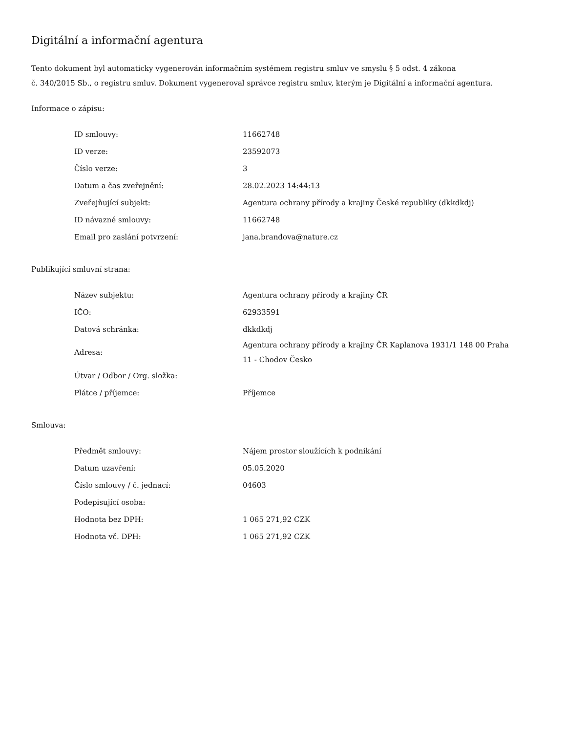Digitální a informační agentura
Tento dokument byl automaticky vygenerován informačním systémem registru smluv ve smyslu § 5 odst. 4 zákona
č. 340/2015 Sb., o registru smluv. Dokument vygeneroval správce registru smluv, kterým je Digitální a informační agentura.
Informace o zápisu:
| ID smlouvy: | 11662748 |
| ID verze: | 23592073 |
| Číslo verze: | 3 |
| Datum a čas zveřejnění: | 28.02.2023 14:44:13 |
| Zveřejňující subjekt: | Agentura ochrany přírody a krajiny České republiky (dkkdkdj) |
| ID návazné smlouvy: | 11662748 |
| Email pro zaslání potvrzení: | jana.brandova@nature.cz |
Publikující smluvní strana:
| Název subjektu: | Agentura ochrany přírody a krajiny ČR |
| IČO: | 62933591 |
| Datová schránka: | dkkdkdj |
| Adresa: | Agentura ochrany přírody a krajiny ČR Kaplanova 1931/1 148 00 Praha 11 - Chodov Česko |
| Útvar / Odbor / Org. složka: | |
| Plátce / příjemce: | Příjemce |
Smlouva:
| Předmět smlouvy: | Nájem prostor sloužících k podnikání |
| Datum uzavření: | 05.05.2020 |
| Číslo smlouvy / č. jednací: | 04603 |
| Podepisující osoba: | |
| Hodnota bez DPH: | 1 065 271,92 CZK |
| Hodnota vč. DPH: | 1 065 271,92 CZK |